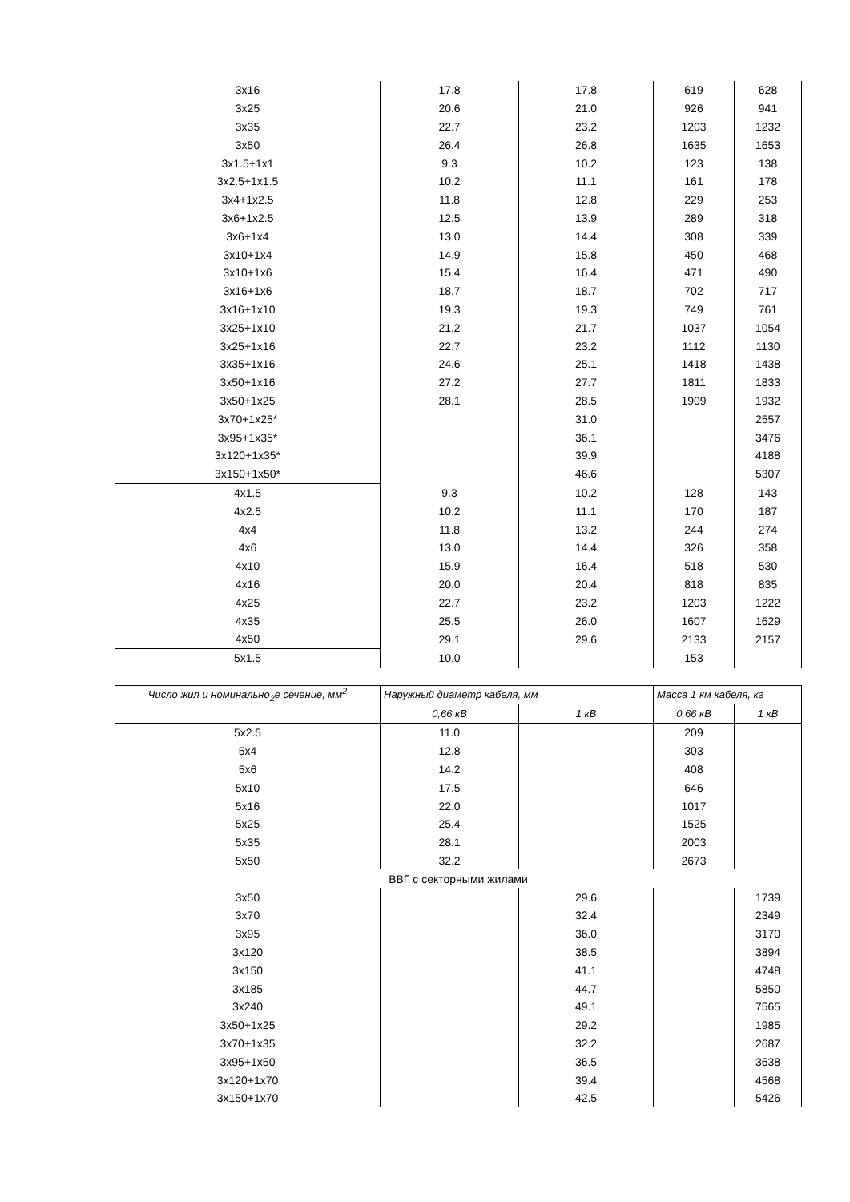| 3x16 | 17.8 | 17.8 | 619 | 628 |
| 3x25 | 20.6 | 21.0 | 926 | 941 |
| 3x35 | 22.7 | 23.2 | 1203 | 1232 |
| 3x50 | 26.4 | 26.8 | 1635 | 1653 |
| 3x1.5+1x1 | 9.3 | 10.2 | 123 | 138 |
| 3x2.5+1x1.5 | 10.2 | 11.1 | 161 | 178 |
| 3x4+1x2.5 | 11.8 | 12.8 | 229 | 253 |
| 3x6+1x2.5 | 12.5 | 13.9 | 289 | 318 |
| 3x6+1x4 | 13.0 | 14.4 | 308 | 339 |
| 3x10+1x4 | 14.9 | 15.8 | 450 | 468 |
| 3x10+1x6 | 15.4 | 16.4 | 471 | 490 |
| 3x16+1x6 | 18.7 | 18.7 | 702 | 717 |
| 3x16+1x10 | 19.3 | 19.3 | 749 | 761 |
| 3x25+1x10 | 21.2 | 21.7 | 1037 | 1054 |
| 3x25+1x16 | 22.7 | 23.2 | 1112 | 1130 |
| 3x35+1x16 | 24.6 | 25.1 | 1418 | 1438 |
| 3x50+1x16 | 27.2 | 27.7 | 1811 | 1833 |
| 3x50+1x25 | 28.1 | 28.5 | 1909 | 1932 |
| 3x70+1x25* | | 31.0 | | 2557 |
| 3x95+1x35* | | 36.1 | | 3476 |
| 3x120+1x35* | | 39.9 | | 4188 |
| 3x150+1x50* | | 46.6 | | 5307 |
| 4x1.5 | 9.3 | 10.2 | 128 | 143 |
| 4x2.5 | 10.2 | 11.1 | 170 | 187 |
| 4x4 | 11.8 | 13.2 | 244 | 274 |
| 4x6 | 13.0 | 14.4 | 326 | 358 |
| 4x10 | 15.9 | 16.4 | 518 | 530 |
| 4x16 | 20.0 | 20.4 | 818 | 835 |
| 4x25 | 22.7 | 23.2 | 1203 | 1222 |
| 4x35 | 25.5 | 26.0 | 1607 | 1629 |
| 4x50 | 29.1 | 29.6 | 2133 | 2157 |
| 5x1.5 | 10.0 | | 153 | |
| Число жил и номинально<sub>2</sub>е сечение, мм<sup>2</sup> | Наружный диаметр кабеля, мм | | Масса 1 км кабеля, кг | |
| --- | --- | --- | --- | --- |
| | 0,66 кВ | 1 кВ | 0,66 кВ | 1 кВ |
| 5x2.5 | 11.0 | | 209 | |
| 5x4 | 12.8 | | 303 | |
| 5x6 | 14.2 | | 408 | |
| 5x10 | 17.5 | | 646 | |
| 5x16 | 22.0 | | 1017 | |
| 5x25 | 25.4 | | 1525 | |
| 5x35 | 28.1 | | 2003 | |
| 5x50 | 32.2 | | 2673 | |
| ВВГ с секторными жилами | | | | |
| 3x50 | | 29.6 | | 1739 |
| 3x70 | | 32.4 | | 2349 |
| 3x95 | | 36.0 | | 3170 |
| 3x120 | | 38.5 | | 3894 |
| 3x150 | | 41.1 | | 4748 |
| 3x185 | | 44.7 | | 5850 |
| 3x240 | | 49.1 | | 7565 |
| 3x50+1x25 | | 29.2 | | 1985 |
| 3x70+1x35 | | 32.2 | | 2687 |
| 3x95+1x50 | | 36.5 | | 3638 |
| 3x120+1x70 | | 39.4 | | 4568 |
| 3x150+1x70 | | 42.5 | | 5426 |